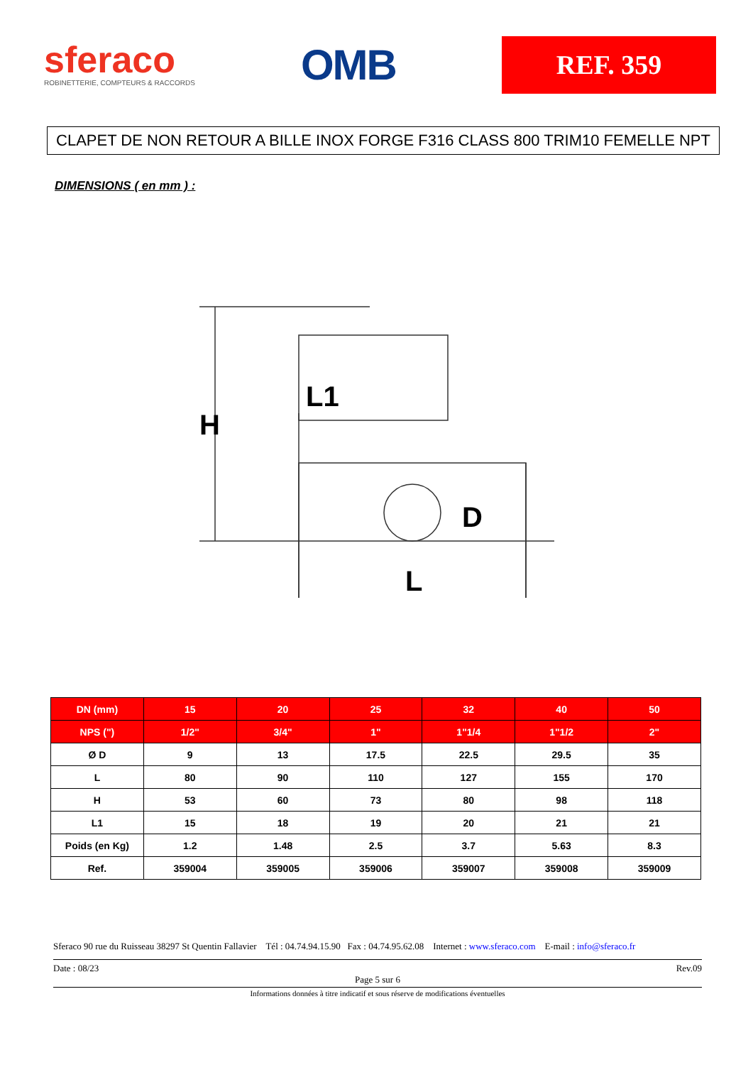sferaco
ROBINETTERIE, COMPTEURS & RACCORDS
OMB
REF. 359
CLAPET DE NON RETOUR A BILLE INOX FORGE F316 CLASS 800 TRIM10 FEMELLE NPT
DIMENSIONS ( en mm ) :
H
L1
D
L
| DN (mm) | 15 | 20 | 25 | 32 | 40 | 50 |
| --- | --- | --- | --- | --- | --- | --- |
| NPS (") | 1/2" | 3/4" | 1" | 1"1/4 | 1"1/2 | 2" |
| Ø D | 9 | 13 | 17.5 | 22.5 | 29.5 | 35 |
| L | 80 | 90 | 110 | 127 | 155 | 170 |
| H | 53 | 60 | 73 | 80 | 98 | 118 |
| L1 | 15 | 18 | 19 | 20 | 21 | 21 |
| Poids (en Kg) | 1.2 | 1.48 | 2.5 | 3.7 | 5.63 | 8.3 |
| Ref. | 359004 | 359005 | 359006 | 359007 | 359008 | 359009 |
Sferaco 90 rue du Ruisseau 38297 St Quentin Fallavier Tél : 04.74.94.15.90 Fax : 04.74.95.62.08 Internet : www.sferaco.com E-mail : info@sferaco.fr
Date : 08/23 Rev.09
Page 5 sur 6
Informations données à titre indicatif et sous réserve de modifications éventuelles